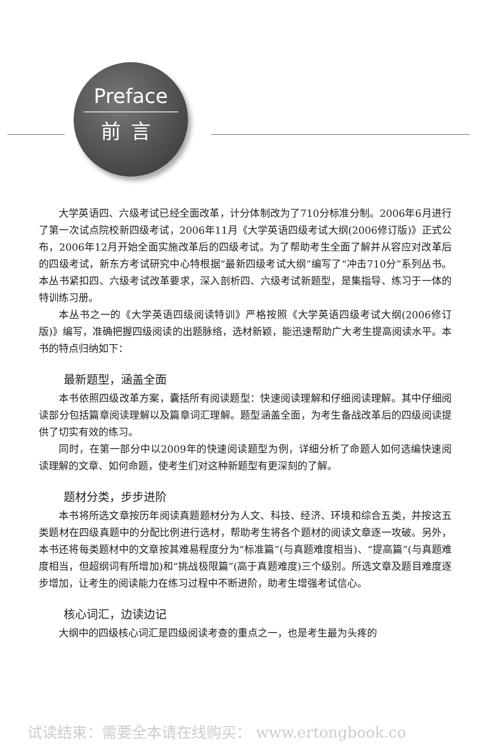Preface
前言
大学英语四、六级考试已经全面改革，计分体制改为了710分标准分制。2006年6月进行了第一次试点院校新四级考试，2006年11月《大学英语四级考试大纲(2006修订版)》正式公布，2006年12月开始全面实施改革后的四级考试。为了帮助考生全面了解并从容应对改革后的四级考试，新东方考试研究中心特根据“最新四级考试大纲”编写了“冲击710分”系列丛书。本丛书紧扣四、六级考试改革要求，深入剖析四、六级考试新题型，是集指导、练习于一体的特训练习册。
本丛书之一的《大学英语四级阅读特训》严格按照《大学英语四级考试大纲(2006修订版)》编写，准确把握四级阅读的出题脉络，选材新颖，能迅速帮助广大考生提高阅读水平。本书的特点归纳如下：
最新题型，涵盖全面
本书依照四级改革方案，囊括所有阅读题型：快速阅读理解和仔细阅读理解。其中仔细阅读部分包括篇章阅读理解以及篇章词汇理解。题型涵盖全面，为考生备战改革后的四级阅读提供了切实有效的练习。
同时，在第一部分中以2009年的快速阅读题型为例，详细分析了命题人如何选编快速阅读理解的文章、如何命题，使考生们对这种新题型有更深刻的了解。
题材分类，步步进阶
本书将所选文章按历年阅读真题题材分为人文、科技、经济、环境和综合五类，并按这五类题材在四级真题中的分配比例进行选材，帮助考生将各个题材的阅读文章逐一攻破。另外，本书还将每类题材中的文章按其难易程度分为“标准篇”(与真题难度相当)、“提高篇”(与真题难度相当，但超纲词有所增加)和“挑战极限篇”(高于真题难度)三个级别。所选文章及题目难度逐步增加，让考生的阅读能力在练习过程中不断进阶，助考生增强考试信心。
核心词汇，边读边记
大纲中的四级核心词汇是四级阅读考查的重点之一，也是考生最为头疼的
试读结束：需要全本请在线购买： www.ertongbook.co